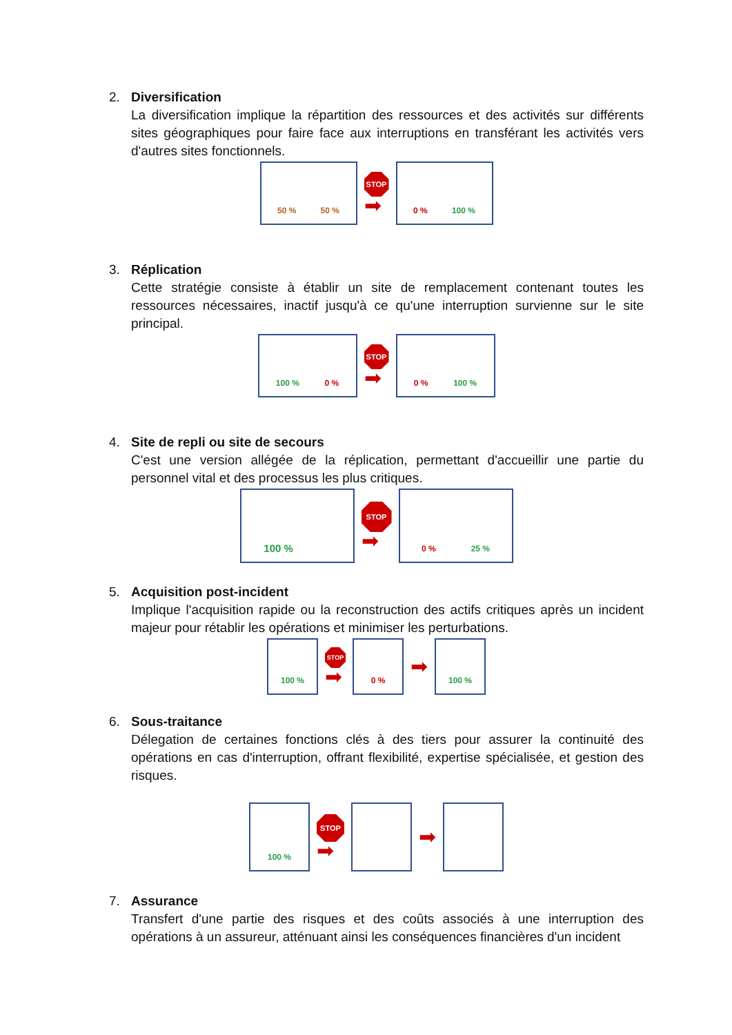2.
Diversification
La diversification implique la répartition des ressources et des activités sur différents sites géographiques pour faire face aux interruptions en transférant les activités vers d'autres sites fonctionnels.
50 % 50 %
STOP
➡
0 % 100 %
3.
Réplication
Cette stratégie consiste à établir un site de remplacement contenant toutes les ressources nécessaires, inactif jusqu'à ce qu'une interruption survienne sur le site principal.
100 % 0 %
STOP
➡
0 % 100 %
4.
Site de repli ou site de secours
C'est une version allégée de la réplication, permettant d'accueillir une partie du personnel vital et des processus les plus critiques.
100 %
STOP
➡
0 % 25 %
5.
Acquisition post-incident
Implique l'acquisition rapide ou la reconstruction des actifs critiques après un incident majeur pour rétablir les opérations et minimiser les perturbations.
100 %
STOP
➡
0 %
➡
100 %
6.
Sous-traitance
Délegation de certaines fonctions clés à des tiers pour assurer la continuité des opérations en cas d'interruption, offrant flexibilité, expertise spécialisée, et gestion des risques.
100 %
STOP
➡
➡
7.
Assurance
Transfert d'une partie des risques et des coûts associés à une interruption des opérations à un assureur, atténuant ainsi les conséquences financières d'un incident